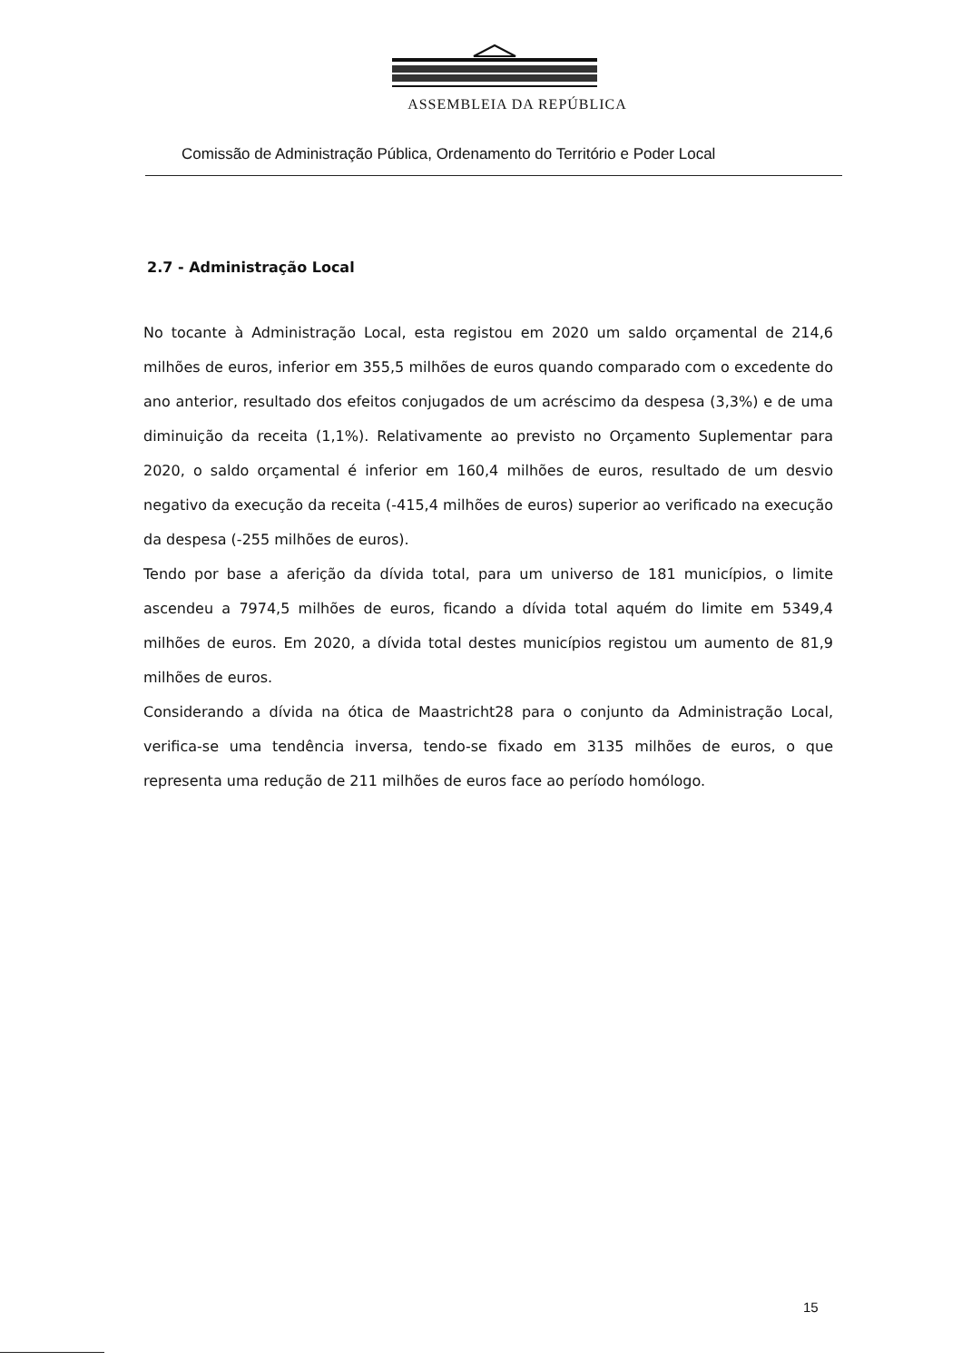ASSEMBLEIA DA REPÚBLICA
Comissão de Administração Pública, Ordenamento do Território e Poder Local
2.7 - Administração Local
No tocante à Administração Local, esta registou em 2020 um saldo orçamental de 214,6 milhões de euros, inferior em 355,5 milhões de euros quando comparado com o excedente do ano anterior, resultado dos efeitos conjugados de um acréscimo da despesa (3,3%) e de uma diminuição da receita (1,1%). Relativamente ao previsto no Orçamento Suplementar para 2020, o saldo orçamental é inferior em 160,4 milhões de euros, resultado de um desvio negativo da execução da receita (-415,4 milhões de euros) superior ao verificado na execução da despesa (-255 milhões de euros).
Tendo por base a aferição da dívida total, para um universo de 181 municípios, o limite ascendeu a 7974,5 milhões de euros, ficando a dívida total aquém do limite em 5349,4 milhões de euros. Em 2020, a dívida total destes municípios registou um aumento de 81,9 milhões de euros.
Considerando a dívida na ótica de Maastricht28 para o conjunto da Administração Local, verifica-se uma tendência inversa, tendo-se fixado em 3135 milhões de euros, o que representa uma redução de 211 milhões de euros face ao período homólogo.
15